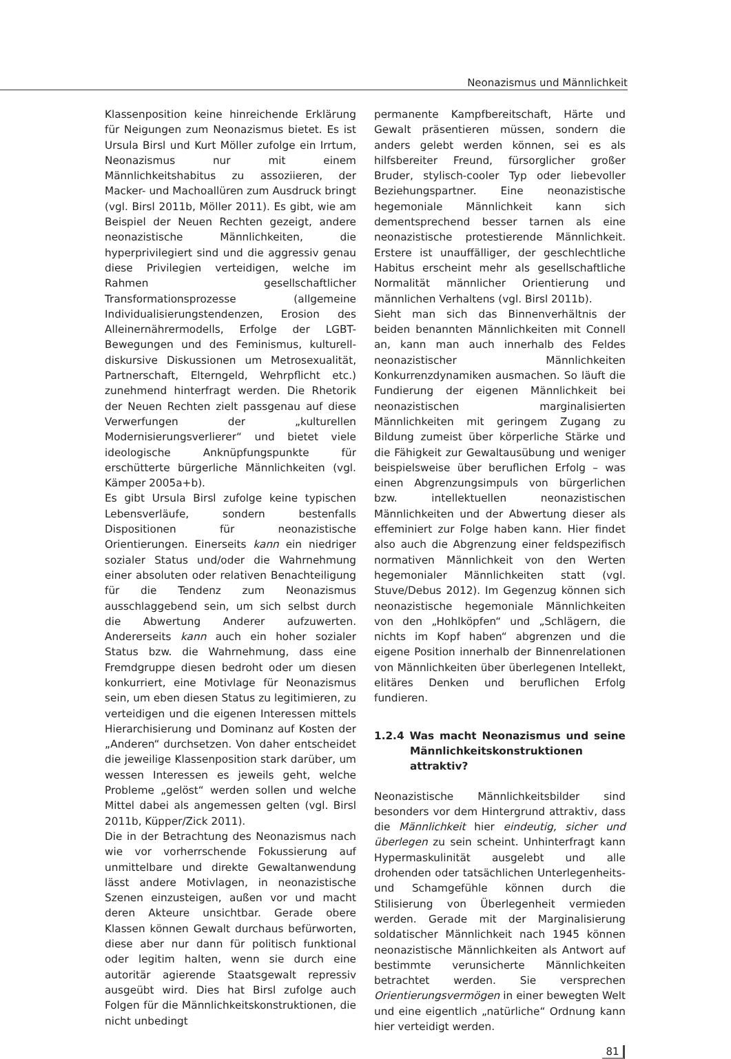Neonazismus und Männlichkeit
Klassenposition keine hinreichende Erklärung für Neigungen zum Neonazismus bietet. Es ist Ursula Birsl und Kurt Möller zufolge ein Irrtum, Neonazismus nur mit einem Männlichkeitshabitus zu assoziieren, der Macker- und Machoallüren zum Ausdruck bringt (vgl. Birsl 2011b, Möller 2011). Es gibt, wie am Beispiel der Neuen Rechten gezeigt, andere neonazistische Männlichkeiten, die hyperprivilegiert sind und die aggressiv genau diese Privilegien verteidigen, welche im Rahmen gesellschaftlicher Transformationsprozesse (allgemeine Individualisierungstendenzen, Erosion des Alleinernährermodells, Erfolge der LGBT-Bewegungen und des Feminismus, kulturell-diskursive Diskussionen um Metrosexualität, Partnerschaft, Elterngeld, Wehrpflicht etc.) zunehmend hinterfragt werden. Die Rhetorik der Neuen Rechten zielt passgenau auf diese Verwerfungen der „kulturellen Modernisierungsverlierer“ und bietet viele ideologische Anknüpfungspunkte für erschütterte bürgerliche Männlichkeiten (vgl. Kämper 2005a+b).
Es gibt Ursula Birsl zufolge keine typischen Lebensverläufe, sondern bestenfalls Dispositionen für neonazistische Orientierungen. Einerseits kann ein niedriger sozialer Status und/oder die Wahrnehmung einer absoluten oder relativen Benachteiligung für die Tendenz zum Neonazismus ausschlaggebend sein, um sich selbst durch die Abwertung Anderer aufzuwerten. Andererseits kann auch ein hoher sozialer Status bzw. die Wahrnehmung, dass eine Fremdgruppe diesen bedroht oder um diesen konkurriert, eine Motivlage für Neonazismus sein, um eben diesen Status zu legitimieren, zu verteidigen und die eigenen Interessen mittels Hierarchisierung und Dominanz auf Kosten der „Anderen“ durchsetzen. Von daher entscheidet die jeweilige Klassenposition stark darüber, um wessen Interessen es jeweils geht, welche Probleme „gelöst“ werden sollen und welche Mittel dabei als angemessen gelten (vgl. Birsl 2011b, Küpper/Zick 2011).
Die in der Betrachtung des Neonazismus nach wie vor vorherrschende Fokussierung auf unmittelbare und direkte Gewaltanwendung lässt andere Motivlagen, in neonazistische Szenen einzusteigen, außen vor und macht deren Akteure unsichtbar. Gerade obere Klassen können Gewalt durchaus befürworten, diese aber nur dann für politisch funktional oder legitim halten, wenn sie durch eine autoritär agierende Staatsgewalt repressiv ausgeübt wird. Dies hat Birsl zufolge auch Folgen für die Männlichkeitskonstruktionen, die nicht unbedingt
permanente Kampfbereitschaft, Härte und Gewalt präsentieren müssen, sondern die anders gelebt werden können, sei es als hilfsbereiter Freund, fürsorglicher großer Bruder, stylisch-cooler Typ oder liebevoller Beziehungspartner. Eine neonazistische hegemoniale Männlichkeit kann sich dementsprechend besser tarnen als eine neonazistische protestierende Männlichkeit. Erstere ist unauffälliger, der geschlechtliche Habitus erscheint mehr als gesellschaftliche Normalität männlicher Orientierung und männlichen Verhaltens (vgl. Birsl 2011b).
Sieht man sich das Binnenverhältnis der beiden benannten Männlichkeiten mit Connell an, kann man auch innerhalb des Feldes neonazistischer Männlichkeiten Konkurrenzdynamiken ausmachen. So läuft die Fundierung der eigenen Männlichkeit bei neonazistischen marginalisierten Männlichkeiten mit geringem Zugang zu Bildung zumeist über körperliche Stärke und die Fähigkeit zur Gewaltausübung und weniger beispielsweise über beruflichen Erfolg – was einen Abgrenzungsimpuls von bürgerlichen bzw. intellektuellen neonazistischen Männlichkeiten und der Abwertung dieser als effeminiert zur Folge haben kann. Hier findet also auch die Abgrenzung einer feldspezifisch normativen Männlichkeit von den Werten hegemonialer Männlichkeiten statt (vgl. Stuve/Debus 2012). Im Gegenzug können sich neonazistische hegemoniale Männlichkeiten von den „Hohlköpfen“ und „Schlägern, die nichts im Kopf haben“ abgrenzen und die eigene Position innerhalb der Binnenrelationen von Männlichkeiten über überlegenen Intellekt, elitäres Denken und beruflichen Erfolg fundieren.
1.2.4 Was macht Neonazismus und seine Männlichkeitskonstruktionen attraktiv?
Neonazistische Männlichkeitsbilder sind besonders vor dem Hintergrund attraktiv, dass die Männlichkeit hier eindeutig, sicher und überlegen zu sein scheint. Unhinterfragt kann Hypermaskulinität ausgelebt und alle drohenden oder tatsächlichen Unterlegenheits- und Schamgefühle können durch die Stilisierung von Überlegenheit vermieden werden. Gerade mit der Marginalisierung soldatischer Männlichkeit nach 1945 können neonazistische Männlichkeiten als Antwort auf bestimmte verunsicherte Männlichkeiten betrachtet werden. Sie versprechen Orientierungsvermögen in einer bewegten Welt und eine eigentlich „natürliche“ Ordnung kann hier verteidigt werden.
81